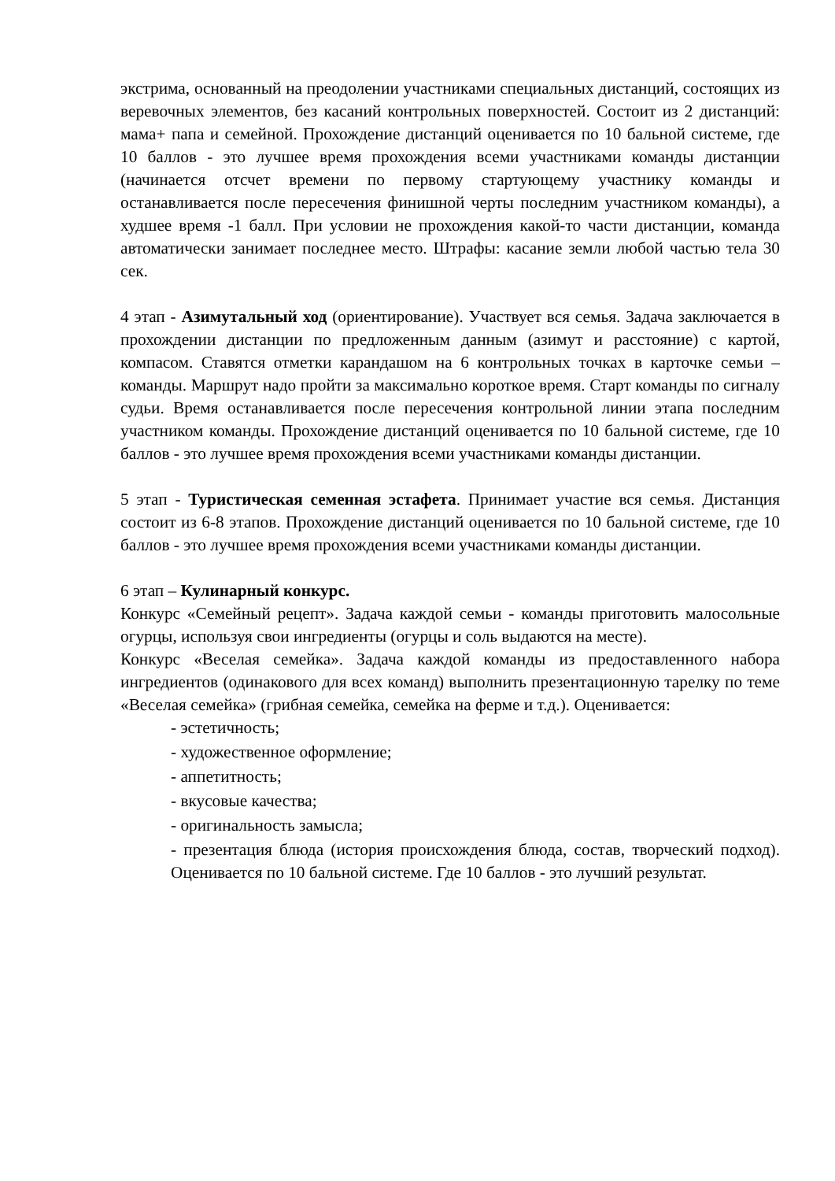экстрима, основанный на преодолении участниками специальных дистанций, состоящих из веревочных элементов, без касаний контрольных поверхностей. Состоит из 2 дистанций: мама+ папа и семейной. Прохождение дистанций оценивается по 10 бальной системе, где 10 баллов - это лучшее время прохождения всеми участниками команды дистанции (начинается отсчет времени по первому стартующему участнику команды и останавливается после пересечения финишной черты последним участником команды), а худшее время -1 балл. При условии не прохождения какой-то части дистанции, команда автоматически занимает последнее место. Штрафы: касание земли любой частью тела 30 сек.
4 этап - Азимутальный ход (ориентирование). Участвует вся семья. Задача заключается в прохождении дистанции по предложенным данным (азимут и расстояние) с картой, компасом. Ставятся отметки карандашом на 6 контрольных точках в карточке семьи – команды. Маршрут надо пройти за максимально короткое время. Старт команды по сигналу судьи. Время останавливается после пересечения контрольной линии этапа последним участником команды. Прохождение дистанций оценивается по 10 бальной системе, где 10 баллов - это лучшее время прохождения всеми участниками команды дистанции.
5 этап - Туристическая семенная эстафета. Принимает участие вся семья. Дистанция состоит из 6-8 этапов. Прохождение дистанций оценивается по 10 бальной системе, где 10 баллов - это лучшее время прохождения всеми участниками команды дистанции.
6 этап – Кулинарный конкурс.
Конкурс «Семейный рецепт». Задача каждой семьи - команды приготовить малосольные огурцы, используя свои ингредиенты (огурцы и соль выдаются на месте).
Конкурс «Веселая семейка». Задача каждой команды из предоставленного набора ингредиентов (одинакового для всех команд) выполнить презентационную тарелку по теме «Веселая семейка» (грибная семейка, семейка на ферме и т.д.). Оценивается:
- эстетичность;
- художественное оформление;
- аппетитность;
- вкусовые качества;
- оригинальность замысла;
- презентация блюда (история происхождения блюда, состав, творческий подход). Оценивается по 10 бальной системе. Где 10 баллов - это лучший результат.